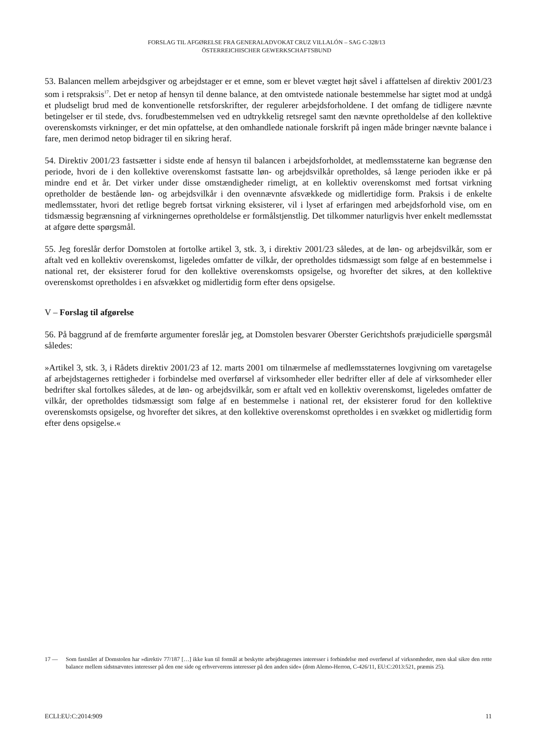FORSLAG TIL AFGØRELSE FRA GENERALADVOKAT CRUZ VILLALÓN – SAG C-328/13
ÖSTERREICHISCHER GEWERKSCHAFTSBUND
53. Balancen mellem arbejdsgiver og arbejdstager er et emne, som er blevet vægtet højt såvel i affattelsen af direktiv 2001/23 som i retspraksis<sup>17</sup>. Det er netop af hensyn til denne balance, at den omtvistede nationale bestemmelse har sigtet mod at undgå et pludseligt brud med de konventionelle retsforskrifter, der regulerer arbejdsforholdene. I det omfang de tidligere nævnte betingelser er til stede, dvs. forudbestemmelsen ved en udtrykkelig retsregel samt den nævnte opretholdelse af den kollektive overenskomsts virkninger, er det min opfattelse, at den omhandlede nationale forskrift på ingen måde bringer nævnte balance i fare, men derimod netop bidrager til en sikring heraf.
54. Direktiv 2001/23 fastsætter i sidste ende af hensyn til balancen i arbejdsforholdet, at medlemsstaterne kan begrænse den periode, hvori de i den kollektive overenskomst fastsatte løn- og arbejdsvilkår opretholdes, så længe perioden ikke er på mindre end et år. Det virker under disse omstændigheder rimeligt, at en kollektiv overenskomst med fortsat virkning opretholder de bestående løn- og arbejdsvilkår i den ovennævnte afsvækkede og midlertidige form. Praksis i de enkelte medlemsstater, hvori det retlige begreb fortsat virkning eksisterer, vil i lyset af erfaringen med arbejdsforhold vise, om en tidsmæssig begrænsning af virkningernes opretholdelse er formålstjenstlig. Det tilkommer naturligvis hver enkelt medlemsstat at afgøre dette spørgsmål.
55. Jeg foreslår derfor Domstolen at fortolke artikel 3, stk. 3, i direktiv 2001/23 således, at de løn- og arbejdsvilkår, som er aftalt ved en kollektiv overenskomst, ligeledes omfatter de vilkår, der opretholdes tidsmæssigt som følge af en bestemmelse i national ret, der eksisterer forud for den kollektive overenskomsts opsigelse, og hvorefter det sikres, at den kollektive overenskomst opretholdes i en afsvækket og midlertidig form efter dens opsigelse.
V – Forslag til afgørelse
56. På baggrund af de fremførte argumenter foreslår jeg, at Domstolen besvarer Oberster Gerichtshofs præjudicielle spørgsmål således:
»Artikel 3, stk. 3, i Rådets direktiv 2001/23 af 12. marts 2001 om tilnærmelse af medlemsstaternes lovgivning om varetagelse af arbejdstagernes rettigheder i forbindelse med overførsel af virksomheder eller bedrifter eller af dele af virksomheder eller bedrifter skal fortolkes således, at de løn- og arbejdsvilkår, som er aftalt ved en kollektiv overenskomst, ligeledes omfatter de vilkår, der opretholdes tidsmæssigt som følge af en bestemmelse i national ret, der eksisterer forud for den kollektive overenskomsts opsigelse, og hvorefter det sikres, at den kollektive overenskomst opretholdes i en svækket og midlertidig form efter dens opsigelse.«
17 — Som fastslået af Domstolen har »direktiv 77/187 […] ikke kun til formål at beskytte arbejdstagernes interesser i forbindelse med overførsel af virksomheder, men skal sikre den rette balance mellem sidstnævntes interesser på den ene side og erhververens interesser på den anden side« (dom Alemo-Herron, C-426/11, EU:C:2013:521, præmis 25).
ECLI:EU:C:2014:909 11